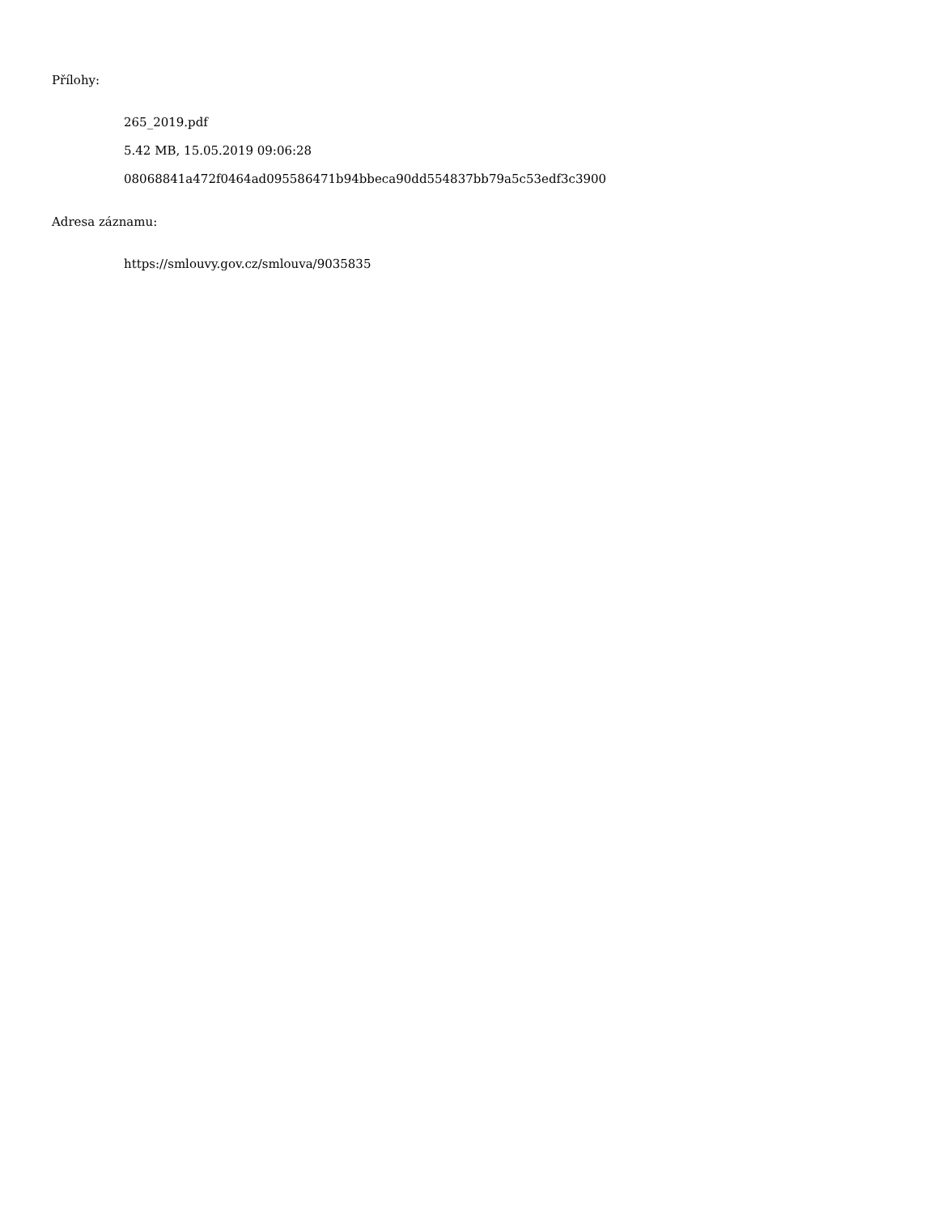Přílohy:
265_2019.pdf
5.42 MB, 15.05.2019 09:06:28
08068841a472f0464ad095586471b94bbeca90dd554837bb79a5c53edf3c3900
Adresa záznamu:
https://smlouvy.gov.cz/smlouva/9035835